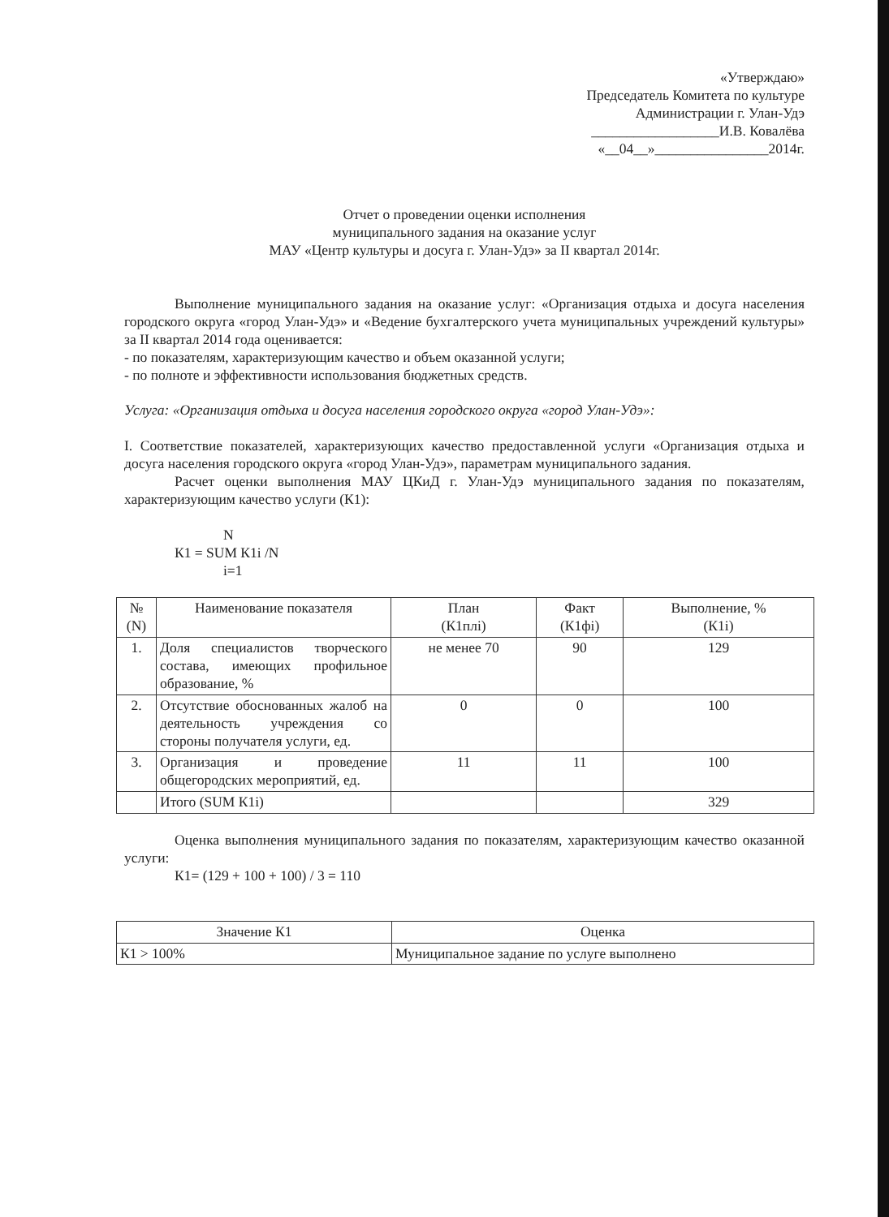«Утверждаю»
Председатель Комитета по культуре
Администрации г. Улан-Удэ
__________________И.В. Ковалёва
«__04__»________________2014г.
Отчет о проведении оценки исполнения
муниципального задания на оказание услуг
МАУ «Центр культуры и досуга г. Улан-Удэ» за II квартал 2014г.
Выполнение муниципального задания на оказание услуг: «Организация отдыха и досуга населения городского округа «город Улан-Удэ» и «Ведение бухгалтерского учета муниципальных учреждений культуры» за II квартал 2014 года оценивается:
- по показателям, характеризующим качество и объем оказанной услуги;
- по полноте и эффективности использования бюджетных средств.
Услуга: «Организация отдыха и досуга населения городского округа «город Улан-Удэ»:
I. Соответствие показателей, характеризующих качество предоставленной услуги «Организация отдыха и досуга населения городского округа «город Улан-Удэ», параметрам муниципального задания.
Расчет оценки выполнения МАУ ЦКиД г. Улан-Удэ муниципального задания по показателям, характеризующим качество услуги (К1):
N
К1 = SUM К1i /N
i=1
| № (N) | Наименование показателя | План (К1плi) | Факт (К1фi) | Выполнение, % (К1i) |
| --- | --- | --- | --- | --- |
| 1. | Доля специалистов творческого состава, имеющих профильное образование, % | не менее 70 | 90 | 129 |
| 2. | Отсутствие обоснованных жалоб на деятельность учреждения со стороны получателя услуги, ед. | 0 | 0 | 100 |
| 3. | Организация и проведение общегородских мероприятий, ед. | 11 | 11 | 100 |
| | Итого (SUM К1i) | | | 329 |
Оценка выполнения муниципального задания по показателям, характеризующим качество оказанной услуги:
К1= (129 + 100 + 100) / 3 = 110
| Значение К1 | Оценка |
| --- | --- |
| К1 > 100% | Муниципальное задание по услуге выполнено |